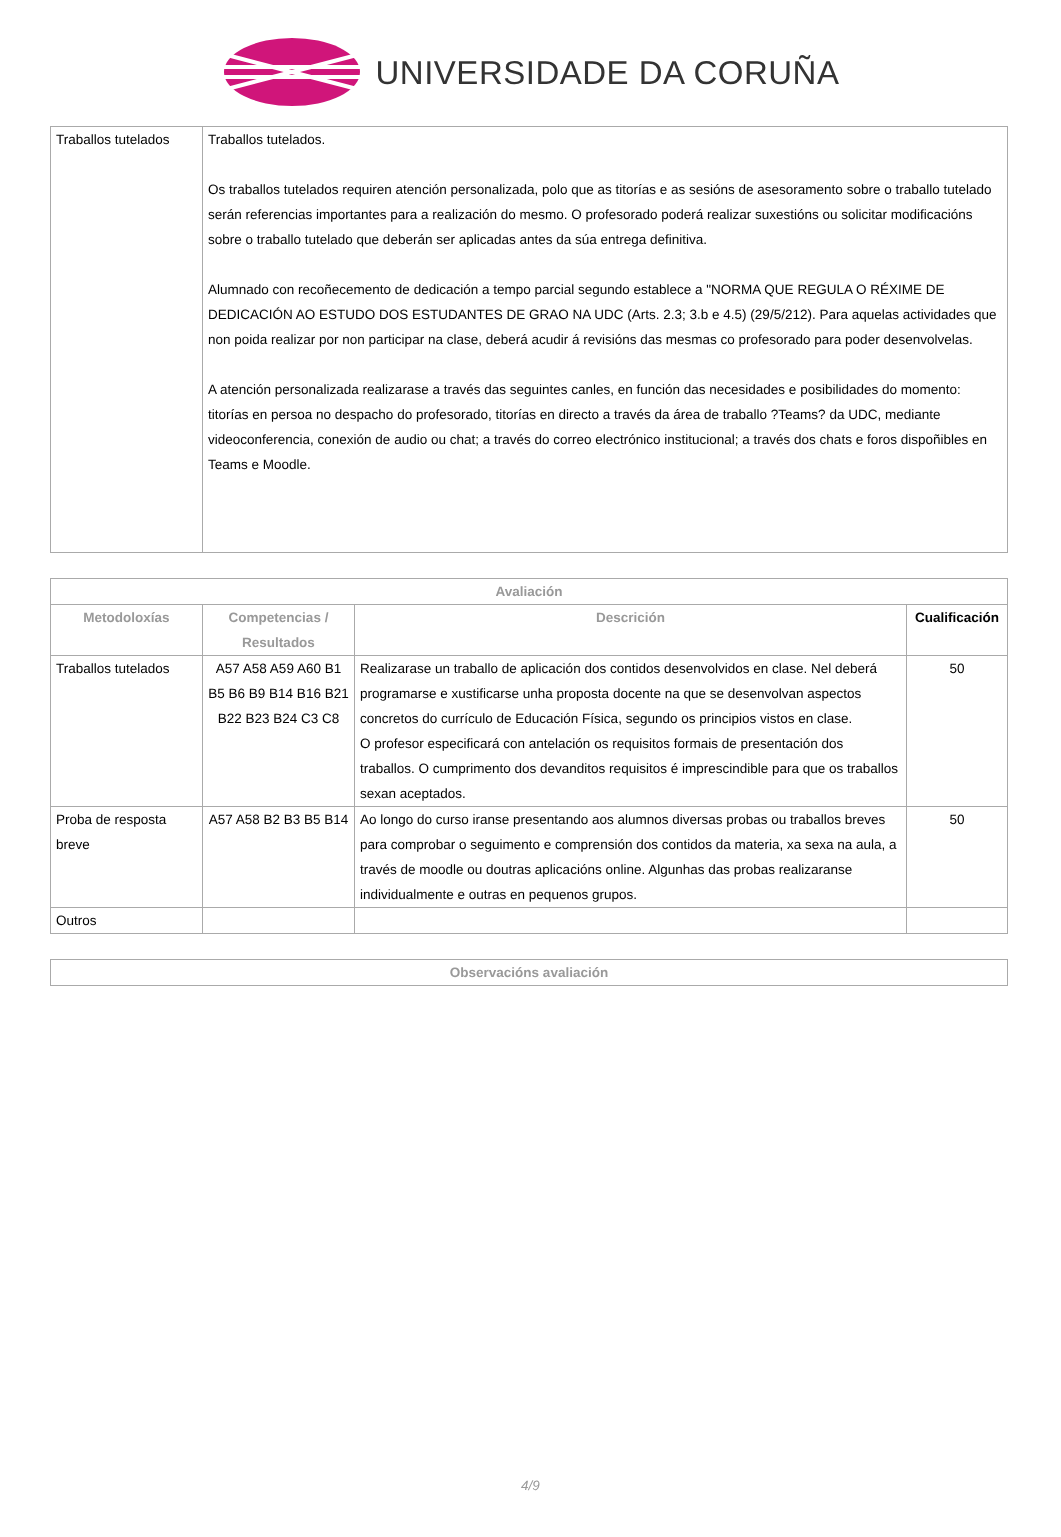UNIVERSIDADE DA CORUÑA
| Traballos tutelados | Traballos tutelados. Os traballos tutelados requiren atención personalizada, polo que as titorías e as sesións de asesoramento sobre o traballo tutelado serán referencias importantes para a realización do mesmo. O profesorado poderá realizar suxestións ou solicitar modificacións sobre o traballo tutelado que deberán ser aplicadas antes da súa entrega definitiva. Alumnado con recoñecemento de dedicación a tempo parcial segundo establece a "NORMA QUE REGULA O RÉXIME DE DEDICACIÓN AO ESTUDO DOS ESTUDANTES DE GRAO NA UDC (Arts. 2.3; 3.b e 4.5) (29/5/212). Para aquelas actividades que non poida realizar por non participar na clase, deberá acudir á revisións das mesmas co profesorado para poder desenvolvelas. A atención personalizada realizarase a través das seguintes canles, en función das necesidades e posibilidades do momento: titorías en persoa no despacho do profesorado, titorías en directo a través da área de traballo ?Teams? da UDC, mediante videoconferencia, conexión de audio ou chat; a través do correo electrónico institucional; a través dos chats e foros dispoñibles en Teams e Moodle. |
| Avaliación | | | |
| --- | --- | --- | --- |
| Metodoloxías | Competencias / Resultados | Descrición | Cualificación |
| Traballos tutelados | A57 A58 A59 A60 B1 B5 B6 B9 B14 B16 B21 B22 B23 B24 C3 C8 | Realizarase un traballo de aplicación dos contidos desenvolvidos en clase. Nel deberá programarse e xustificarse unha proposta docente na que se desenvolvan aspectos concretos do currículo de Educación Física, segundo os principios vistos en clase. O profesor especificará con antelación os requisitos formais de presentación dos traballos. O cumprimento dos devanditos requisitos é imprescindible para que os traballos sexan aceptados. | 50 |
| Proba de resposta breve | A57 A58 B2 B3 B5 B14 | Ao longo do curso iranse presentando aos alumnos diversas probas ou traballos breves para comprobar o seguimento e comprensión dos contidos da materia, xa sexa na aula, a través de moodle ou doutras aplicacións online. Algunhas das probas realizaranse individualmente e outras en pequenos grupos. | 50 |
| Outros | | | |
| Observacións avaliación |
| --- |
4/9